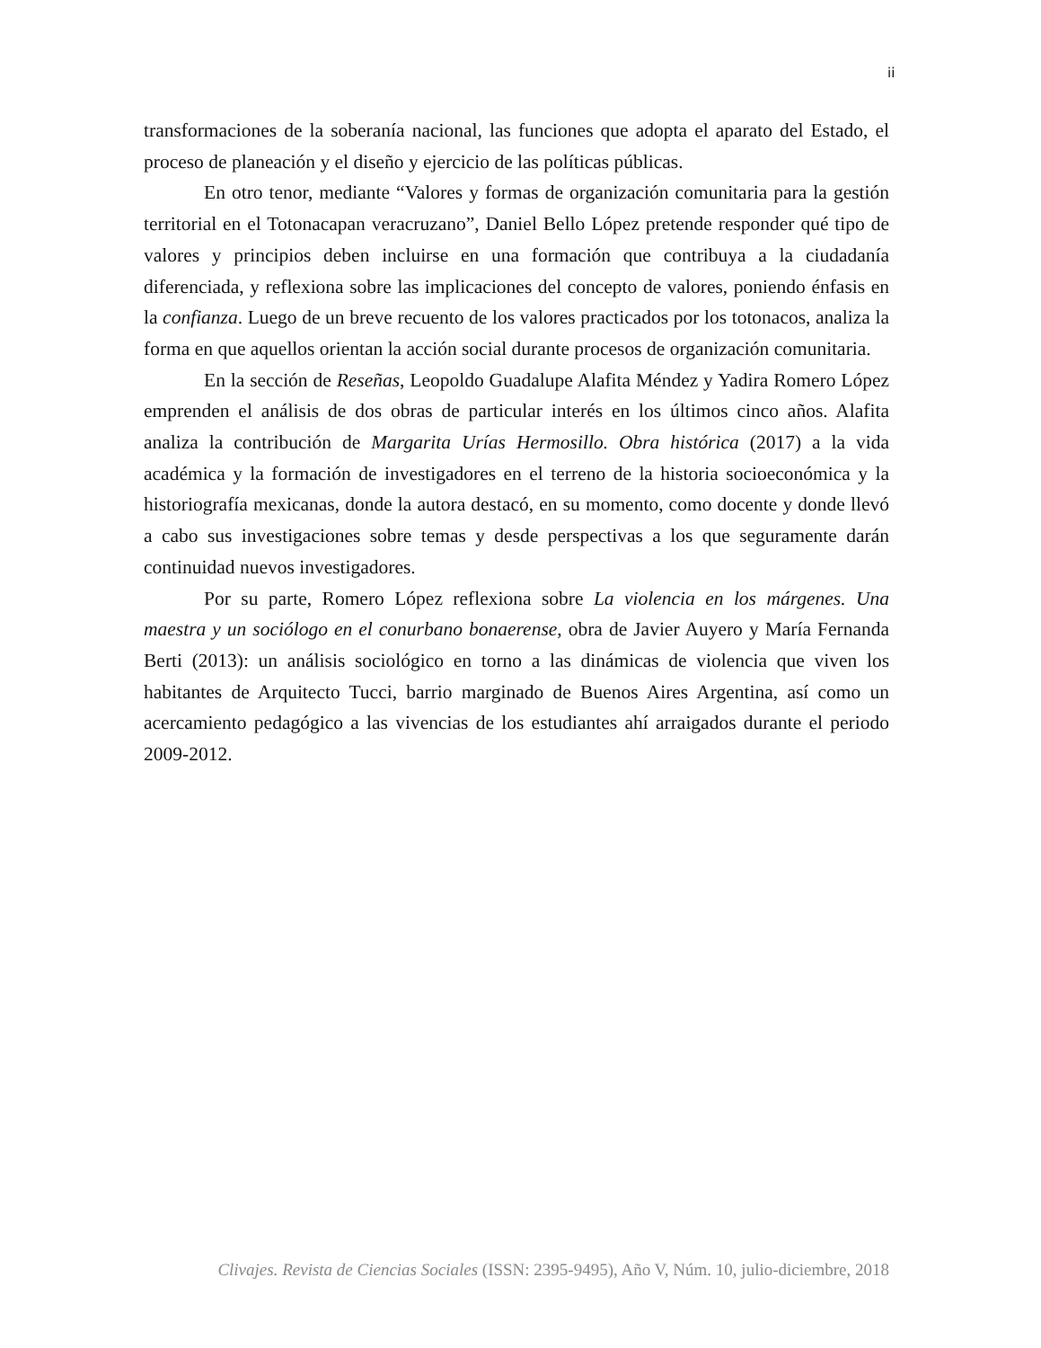ii
transformaciones de la soberanía nacional, las funciones que adopta el aparato del Estado, el proceso de planeación y el diseño y ejercicio de las políticas públicas.
En otro tenor, mediante “Valores y formas de organización comunitaria para la gestión territorial en el Totonacapan veracruzano”, Daniel Bello López pretende responder qué tipo de valores y principios deben incluirse en una formación que contribuya a la ciudadanía diferenciada, y reflexiona sobre las implicaciones del concepto de valores, poniendo énfasis en la confianza. Luego de un breve recuento de los valores practicados por los totonacos, analiza la forma en que aquellos orientan la acción social durante procesos de organización comunitaria.
En la sección de Reseñas, Leopoldo Guadalupe Alafita Méndez y Yadira Romero López emprenden el análisis de dos obras de particular interés en los últimos cinco años. Alafita analiza la contribución de Margarita Urías Hermosillo. Obra histórica (2017) a la vida académica y la formación de investigadores en el terreno de la historia socioeconómica y la historiografía mexicanas, donde la autora destacó, en su momento, como docente y donde llevó a cabo sus investigaciones sobre temas y desde perspectivas a los que seguramente darán continuidad nuevos investigadores.
Por su parte, Romero López reflexiona sobre La violencia en los márgenes. Una maestra y un sociólogo en el conurbano bonaerense, obra de Javier Auyero y María Fernanda Berti (2013): un análisis sociológico en torno a las dinámicas de violencia que viven los habitantes de Arquitecto Tucci, barrio marginado de Buenos Aires Argentina, así como un acercamiento pedagógico a las vivencias de los estudiantes ahí arraigados durante el periodo 2009-2012.
Clivajes. Revista de Ciencias Sociales (ISSN: 2395-9495), Año V, Núm. 10, julio-diciembre, 2018